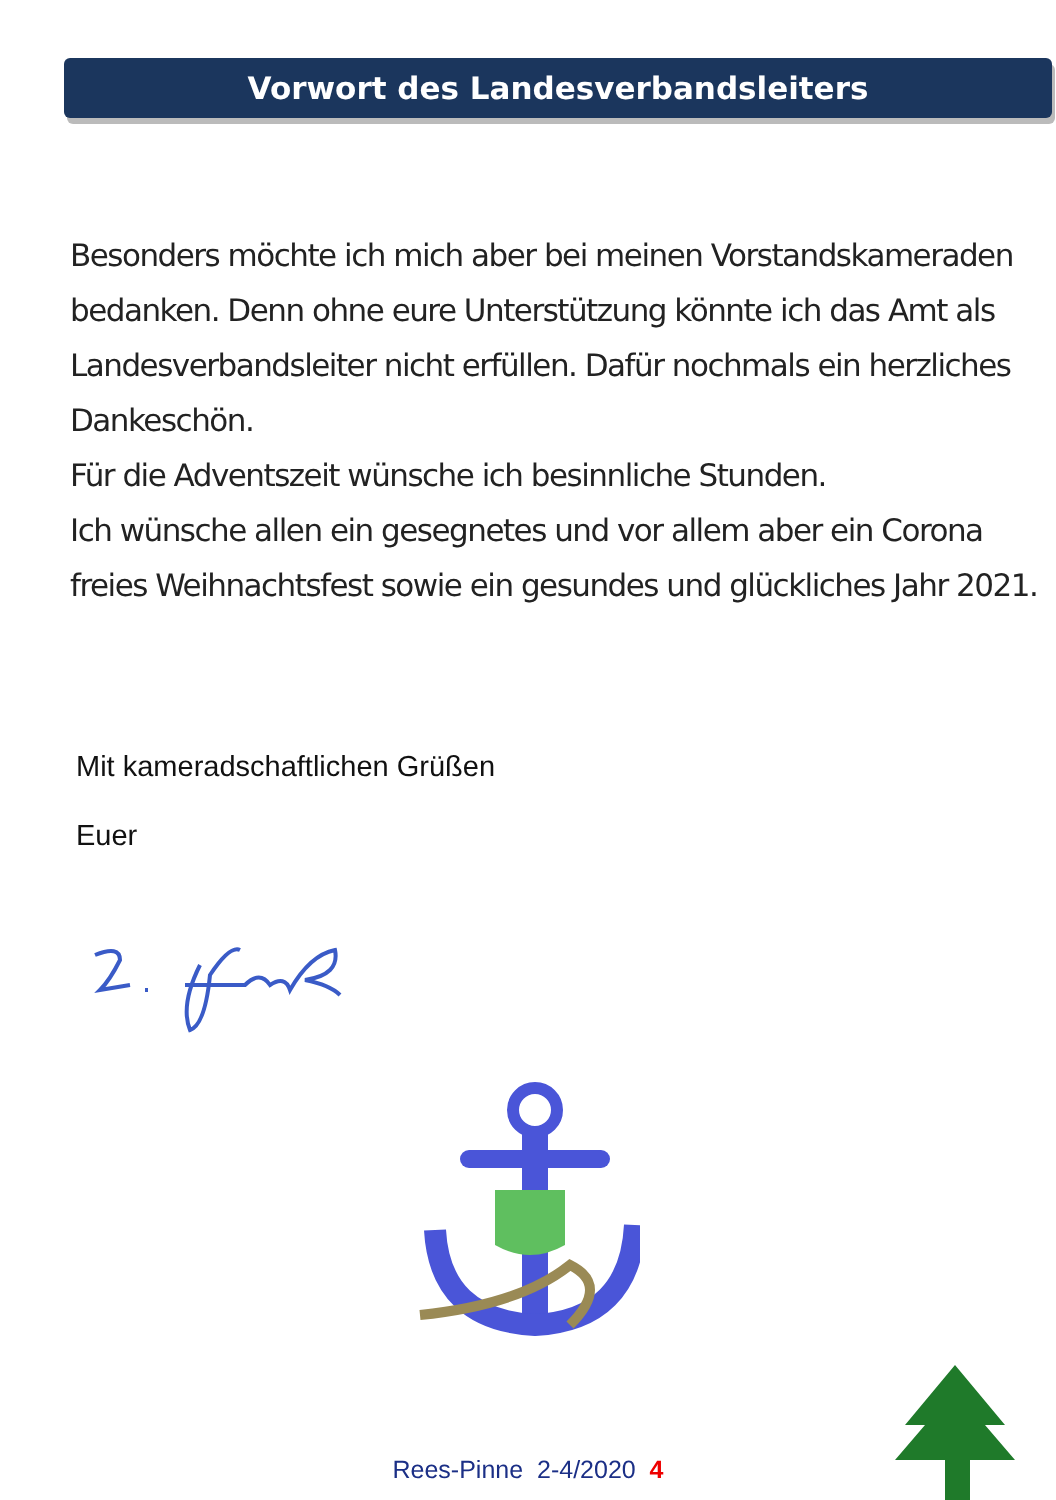Vorwort des Landesverbandsleiters
Besonders möchte ich mich aber bei meinen Vorstandskameraden bedanken. Denn ohne eure Unterstützung könnte ich das Amt als Landesverbandsleiter nicht erfüllen. Dafür nochmals ein herzliches Dankeschön.
Für die Adventszeit wünsche ich besinnliche Stunden.
Ich wünsche allen ein gesegnetes und vor allem aber ein Corona freies Weihnachtsfest sowie ein gesundes und glückliches Jahr 2021.
Mit kameradschaftlichen Grüßen
Euer
Rees-Pinne 2-4/2020 4